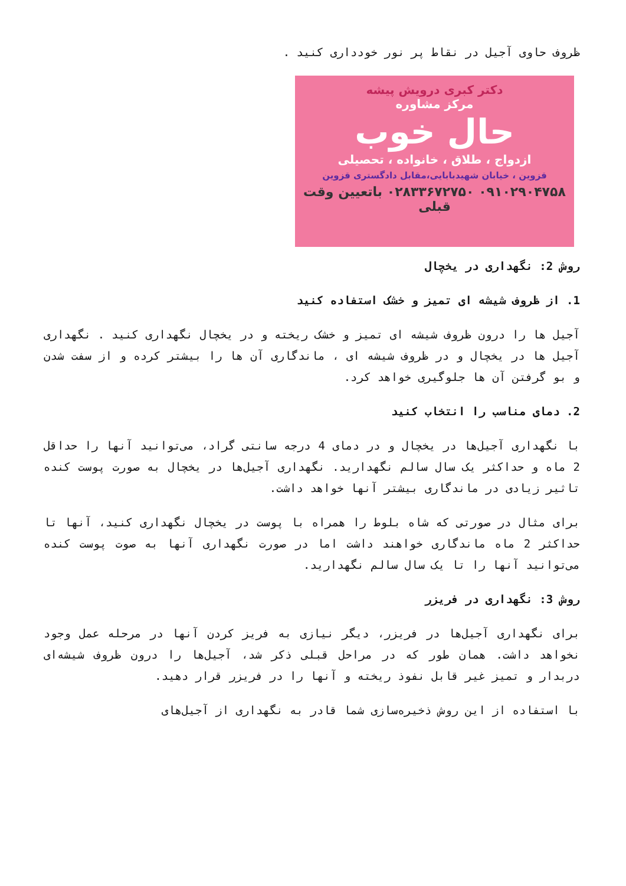ظروف حاوی آجیل در نقاط پر نور خودداری کنید .
دکتر کبری درویش پیشه
مرکز مشاوره
حال خوب
ازدواج ، طلاق ، خانواده ، تحصیلی
قزوین ، خیابان شهیدبابایی،مقابل دادگستری قزوین
۰۹۱۰۲۹۰۴۷۵۸ ۰۲۸۳۳۶۷۲۷۵۰ باتعیین وقت قبلی
روش 2: نگهداری در یخچال
1. از ظروف شیشه ای تمیز و خشک استفاده کنید
آجیل ها را درون ظروف شیشه ای تمیز و خشک ریخته و در یخچال نگهداری کنید . نگهداری آجیل ها در یخچال و در ظروف شیشه ای ، ماندگاری آن ها را بیشتر کرده و از سفت شدن و بو گرفتن آن ها جلوگیری خواهد کرد.
2. دمای مناسب را انتخاب کنید
با نگهداری آجیل‌ها در یخچال و در دمای 4 درجه سانتی گراد، می‌توانید آنها را حداقل 2 ماه و حداکثر یک سال سالم نگهدارید. نگهداری آجیل‌ها در یخچال به صورت پوست کنده تاثیر زیادی در ماندگاری بیشتر آنها خواهد داشت.
برای مثال در صورتی که شاه بلوط را همراه با پوست در یخچال نگهداری کنید، آنها تا حداکثر 2 ماه ماندگاری خواهند داشت اما در صورت نگهداری آنها به صوت پوست کنده می‌توانید آنها را تا یک سال سالم نگهدارید.
روش 3: نگهداری در فریزر
برای نگهداری آجیل‌ها در فریزر، دیگر نیازی به فریز کردن آنها در مرحله عمل وجود نخواهد داشت. همان طور که در مراحل قبلی ذکر شد، آجیل‌ها را درون ظروف شیشه‌ای دربدار و تمیز غیر قابل نفوذ ریخته و آنها را در فریزر قرار دهید.
با استفاده از این روش ذخیره‌سازی شما قادر به نگهداری از آجیل‌های